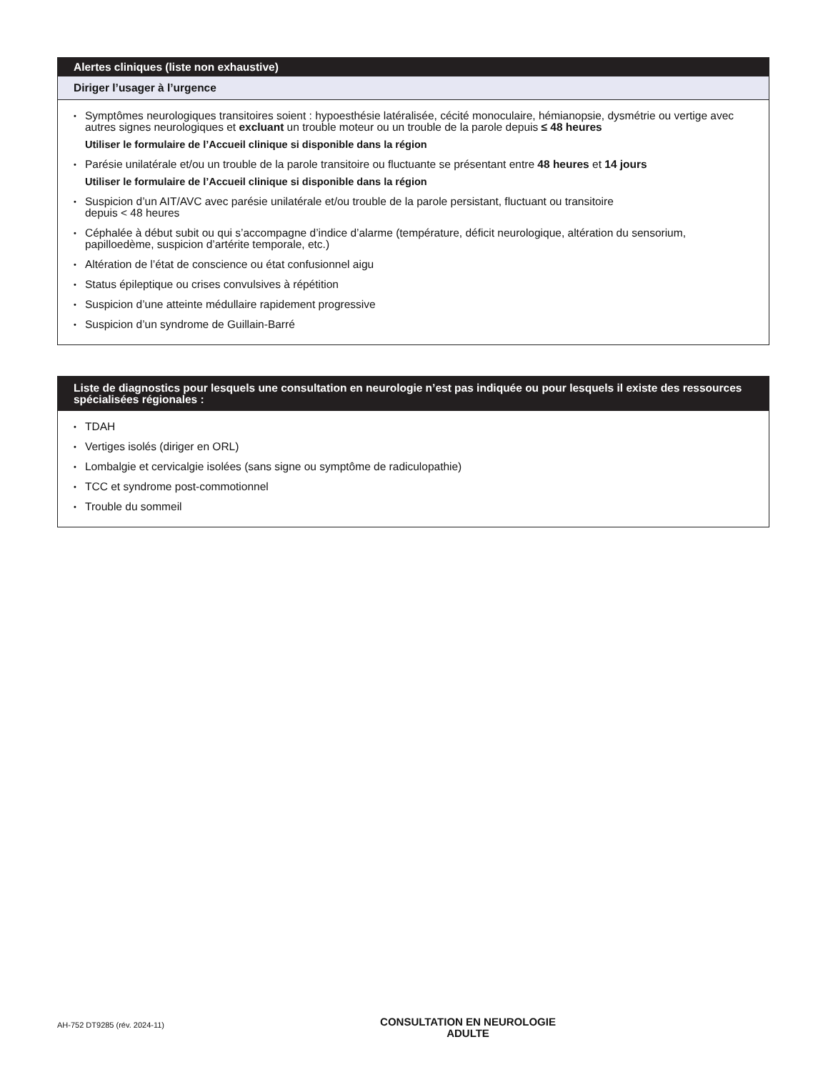Alertes cliniques (liste non exhaustive)
Diriger l’usager à l’urgence
Symptômes neurologiques transitoires soient : hypoesthésie latéralisée, cécité monoculaire, hémianopsie, dysmétrie ou vertige avec autres signes neurologiques et excluant un trouble moteur ou un trouble de la parole depuis ≤ 48 heures
Utiliser le formulaire de l’Accueil clinique si disponible dans la région
Parésie unilatérale et/ou un trouble de la parole transitoire ou fluctuante se présentant entre 48 heures et 14 jours
Utiliser le formulaire de l’Accueil clinique si disponible dans la région
Suspicion d’un AIT/AVC avec parésie unilatérale et/ou trouble de la parole persistant, fluctuant ou transitoire
depuis < 48 heures
Céphalée à début subit ou qui s’accompagne d’indice d’alarme (température, déficit neurologique, altération du sensorium, papilloedème, suspicion d’artérite temporale, etc.)
Altération de l’état de conscience ou état confusionnel aigu
Status épileptique ou crises convulsives à répétition
Suspicion d’une atteinte médullaire rapidement progressive
Suspicion d’un syndrome de Guillain-Barré
Liste de diagnostics pour lesquels une consultation en neurologie n’est pas indiquée ou pour lesquels il existe des ressources spécialisées régionales :
TDAH
Vertiges isolés (diriger en ORL)
Lombalgie et cervicalgie isolées (sans signe ou symptôme de radiculopathie)
TCC et syndrome post-commotionnel
Trouble du sommeil
AH-752 DT9285 (rév. 2024-11)
CONSULTATION EN NEUROLOGIE
ADULTE